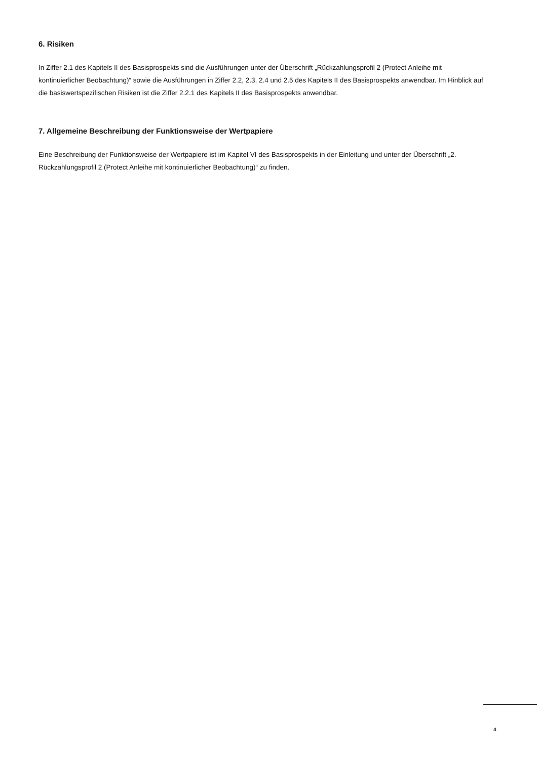6. Risiken
In Ziffer 2.1 des Kapitels II des Basisprospekts sind die Ausführungen unter der Überschrift „Rückzahlungsprofil 2 (Protect Anleihe mit kontinuierlicher Beobachtung)“ sowie die Ausführungen in Ziffer 2.2, 2.3, 2.4 und 2.5 des Kapitels II des Basisprospekts anwendbar. Im Hinblick auf die basiswertspezifischen Risiken ist die Ziffer 2.2.1 des Kapitels II des Basisprospekts anwendbar.
7. Allgemeine Beschreibung der Funktionsweise der Wertpapiere
Eine Beschreibung der Funktionsweise der Wertpapiere ist im Kapitel VI des Basisprospekts in der Einleitung und unter der Überschrift „2. Rückzahlungsprofil 2 (Protect Anleihe mit kontinuierlicher Beobachtung)“ zu finden.
4